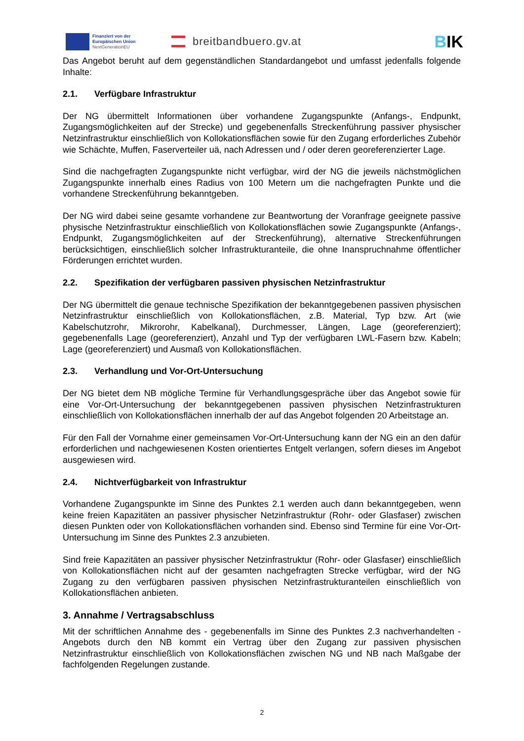Finanziert von der Europäischen Union
NextGenerationEU
breitbandbuero.gv.at
BIK
Das Angebot beruht auf dem gegenständlichen Standardangebot und umfasst jedenfalls folgende Inhalte:
2.1. Verfügbare Infrastruktur
Der NG übermittelt Informationen über vorhandene Zugangspunkte (Anfangs-, Endpunkt, Zugangsmöglichkeiten auf der Strecke) und gegebenenfalls Streckenführung passiver physischer Netzinfrastruktur einschließlich von Kollokationsflächen sowie für den Zugang erforderliches Zubehör wie Schächte, Muffen, Faserverteiler uä, nach Adressen und / oder deren georeferenzierter Lage.
Sind die nachgefragten Zugangspunkte nicht verfügbar, wird der NG die jeweils nächstmöglichen Zugangspunkte innerhalb eines Radius von 100 Metern um die nachgefragten Punkte und die vorhandene Streckenführung bekanntgeben.
Der NG wird dabei seine gesamte vorhandene zur Beantwortung der Voranfrage geeignete passive physische Netzinfrastruktur einschließlich von Kollokationsflächen sowie Zugangspunkte (Anfangs-, Endpunkt, Zugangsmöglichkeiten auf der Streckenführung), alternative Streckenführungen berücksichtigen, einschließlich solcher Infrastrukturanteile, die ohne Inanspruchnahme öffentlicher Förderungen errichtet wurden.
2.2. Spezifikation der verfügbaren passiven physischen Netzinfrastruktur
Der NG übermittelt die genaue technische Spezifikation der bekanntgegebenen passiven physischen Netzinfrastruktur einschließlich von Kollokationsflächen, z.B. Material, Typ bzw. Art (wie Kabelschutzrohr, Mikrorohr, Kabelkanal), Durchmesser, Längen, Lage (georeferenziert); gegebenenfalls Lage (georeferenziert), Anzahl und Typ der verfügbaren LWL-Fasern bzw. Kabeln; Lage (georeferenziert) und Ausmaß von Kollokationsflächen.
2.3. Verhandlung und Vor-Ort-Untersuchung
Der NG bietet dem NB mögliche Termine für Verhandlungsgespräche über das Angebot sowie für eine Vor-Ort-Untersuchung der bekanntgegebenen passiven physischen Netzinfrastrukturen einschließlich von Kollokationsflächen innerhalb der auf das Angebot folgenden 20 Arbeitstage an.
Für den Fall der Vornahme einer gemeinsamen Vor-Ort-Untersuchung kann der NG ein an den dafür erforderlichen und nachgewiesenen Kosten orientiertes Entgelt verlangen, sofern dieses im Angebot ausgewiesen wird.
2.4. Nichtverfügbarkeit von Infrastruktur
Vorhandene Zugangspunkte im Sinne des Punktes 2.1 werden auch dann bekanntgegeben, wenn keine freien Kapazitäten an passiver physischer Netzinfrastruktur (Rohr- oder Glasfaser) zwischen diesen Punkten oder von Kollokationsflächen vorhanden sind. Ebenso sind Termine für eine Vor-Ort-Untersuchung im Sinne des Punktes 2.3 anzubieten.
Sind freie Kapazitäten an passiver physischer Netzinfrastruktur (Rohr- oder Glasfaser) einschließlich von Kollokationsflächen nicht auf der gesamten nachgefragten Strecke verfügbar, wird der NG Zugang zu den verfügbaren passiven physischen Netzinfrastrukturanteilen einschließlich von Kollokationsflächen anbieten.
3. Annahme / Vertragsabschluss
Mit der schriftlichen Annahme des - gegebenenfalls im Sinne des Punktes 2.3 nachverhandelten - Angebots durch den NB kommt ein Vertrag über den Zugang zur passiven physischen Netzinfrastruktur einschließlich von Kollokationsflächen zwischen NG und NB nach Maßgabe der fachfolgenden Regelungen zustande.
2